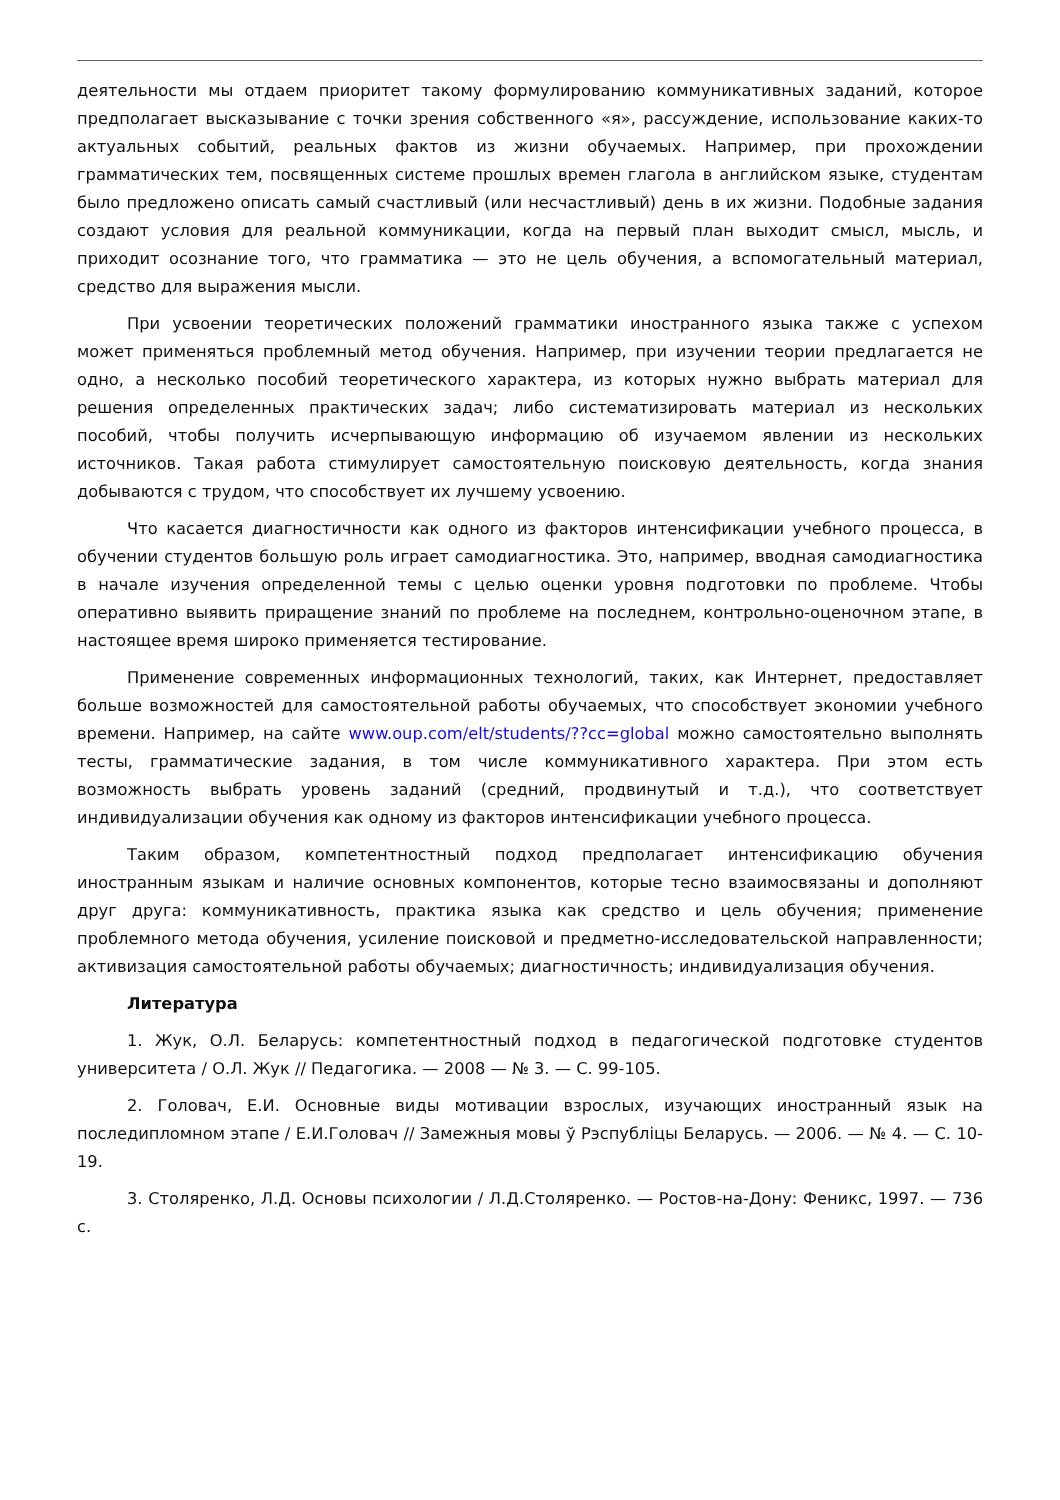деятельности мы отдаем приоритет такому формулированию коммуникативных заданий, которое предполагает высказывание с точки зрения собственного «я», рассуждение, использование каких-то актуальных событий, реальных фактов из жизни обучаемых. Например, при прохождении грамматических тем, посвященных системе прошлых времен глагола в английском языке, студентам было предложено описать самый счастливый (или несчастливый) день в их жизни. Подобные задания создают условия для реальной коммуникации, когда на первый план выходит смысл, мысль, и приходит осознание того, что грамматика — это не цель обучения, а вспомогательный материал, средство для выражения мысли.
При усвоении теоретических положений грамматики иностранного языка также с успехом может применяться проблемный метод обучения. Например, при изучении теории предлагается не одно, а несколько пособий теоретического характера, из которых нужно выбрать материал для решения определенных практических задач; либо систематизировать материал из нескольких пособий, чтобы получить исчерпывающую информацию об изучаемом явлении из нескольких источников. Такая работа стимулирует самостоятельную поисковую деятельность, когда знания добываются с трудом, что способствует их лучшему усвоению.
Что касается диагностичности как одного из факторов интенсификации учебного процесса, в обучении студентов большую роль играет самодиагностика. Это, например, вводная самодиагностика в начале изучения определенной темы с целью оценки уровня подготовки по проблеме. Чтобы оперативно выявить приращение знаний по проблеме на последнем, контрольно-оценочном этапе, в настоящее время широко применяется тестирование.
Применение современных информационных технологий, таких, как Интернет, предоставляет больше возможностей для самостоятельной работы обучаемых, что способствует экономии учебного времени. Например, на сайте www.oup.com/elt/students/??cc=global можно самостоятельно выполнять тесты, грамматические задания, в том числе коммуникативного характера. При этом есть возможность выбрать уровень заданий (средний, продвинутый и т.д.), что соответствует индивидуализации обучения как одному из факторов интенсификации учебного процесса.
Таким образом, компетентностный подход предполагает интенсификацию обучения иностранным языкам и наличие основных компонентов, которые тесно взаимосвязаны и дополняют друг друга: коммуникативность, практика языка как средство и цель обучения; применение проблемного метода обучения, усиление поисковой и предметно-исследовательской направленности; активизация самостоятельной работы обучаемых; диагностичность; индивидуализация обучения.
Литература
1. Жук, О.Л. Беларусь: компетентностный подход в педагогической подготовке студентов университета / О.Л. Жук // Педагогика. — 2008 — № 3. — С. 99-105.
2. Головач, Е.И. Основные виды мотивации взрослых, изучающих иностранный язык на последипломном этапе / Е.И.Головач // Замежныя мовы ў Рэспубліцы Беларусь. — 2006. — № 4. — С. 10-19.
3. Столяренко, Л.Д. Основы психологии / Л.Д.Столяренко. — Ростов-на-Дону: Феникс, 1997. — 736 с.